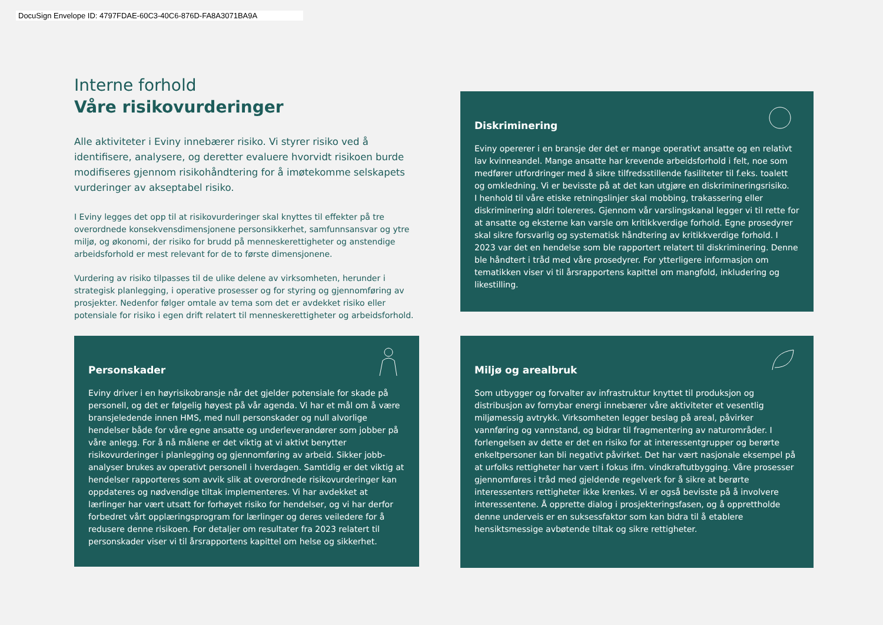DocuSign Envelope ID: 4797FDAE-60C3-40C6-876D-FA8A3071BA9A
Interne forhold
Våre risikovurderinger
Alle aktiviteter i Eviny innebærer risiko. Vi styrer risiko ved å identifisere, analysere, og deretter evaluere hvorvidt risikoen burde modifiseres gjennom risikohåndtering for å imøtekomme selskapets vurderinger av akseptabel risiko.
I Eviny legges det opp til at risikovurderinger skal knyttes til effekter på tre overordnede konsekvensdimensjonene personsikkerhet, samfunnsansvar og ytre miljø, og økonomi, der risiko for brudd på menneskerettigheter og anstendige arbeidsforhold er mest relevant for de to første dimensjonene.
Vurdering av risiko tilpasses til de ulike delene av virksomheten, herunder i strategisk planlegging, i operative prosesser og for styring og gjennomføring av prosjekter. Nedenfor følger omtale av tema som det er avdekket risiko eller potensiale for risiko i egen drift relatert til menneskerettigheter og arbeidsforhold.
Diskriminering
Eviny opererer i en bransje der det er mange operativt ansatte og en relativt lav kvinneandel. Mange ansatte har krevende arbeidsforhold i felt, noe som medfører utfordringer med å sikre tilfredsstillende fasiliteter til f.eks. toalett og omkledning. Vi er bevisste på at det kan utgjøre en diskrimineringsrisiko.
I henhold til våre etiske retningslinjer skal mobbing, trakassering eller diskriminering aldri tolereres. Gjennom vår varslingskanal legger vi til rette for at ansatte og eksterne kan varsle om kritikkverdige forhold. Egne prosedyrer skal sikre forsvarlig og systematisk håndtering av kritikkverdige forhold. I 2023 var det en hendelse som ble rapportert relatert til diskriminering. Denne ble håndtert i tråd med våre prosedyrer. For ytterligere informasjon om tematikken viser vi til årsrapportens kapittel om mangfold, inkludering og likestilling.
Personskader
Eviny driver i en høyrisikobransje når det gjelder potensiale for skade på personell, og det er følgelig høyest på vår agenda. Vi har et mål om å være bransjeledende innen HMS, med null personskader og null alvorlige hendelser både for våre egne ansatte og underleverandører som jobber på våre anlegg. For å nå målene er det viktig at vi aktivt benytter risikovurderinger i planlegging og gjennomføring av arbeid. Sikker jobb-analyser brukes av operativt personell i hverdagen. Samtidig er det viktig at hendelser rapporteres som avvik slik at overordnede risikovurderinger kan oppdateres og nødvendige tiltak implementeres. Vi har avdekket at lærlinger har vært utsatt for forhøyet risiko for hendelser, og vi har derfor forbedret vårt opplæringsprogram for lærlinger og deres veiledere for å redusere denne risikoen. For detaljer om resultater fra 2023 relatert til personskader viser vi til årsrapportens kapittel om helse og sikkerhet.
Miljø og arealbruk
Som utbygger og forvalter av infrastruktur knyttet til produksjon og distribusjon av fornybar energi innebærer våre aktiviteter et vesentlig miljømessig avtrykk. Virksomheten legger beslag på areal, påvirker vannføring og vannstand, og bidrar til fragmentering av naturområder. I forlengelsen av dette er det en risiko for at interessentgrupper og berørte enkeltpersoner kan bli negativt påvirket. Det har vært nasjonale eksempel på at urfolks rettigheter har vært i fokus ifm. vindkraftutbygging. Våre prosesser gjennomføres i tråd med gjeldende regelverk for å sikre at berørte interessenters rettigheter ikke krenkes. Vi er også bevisste på å involvere interessentene. Å opprette dialog i prosjekteringsfasen, og å opprettholde denne underveis er en suksessfaktor som kan bidra til å etablere hensiktsmessige avbøtende tiltak og sikre rettigheter.